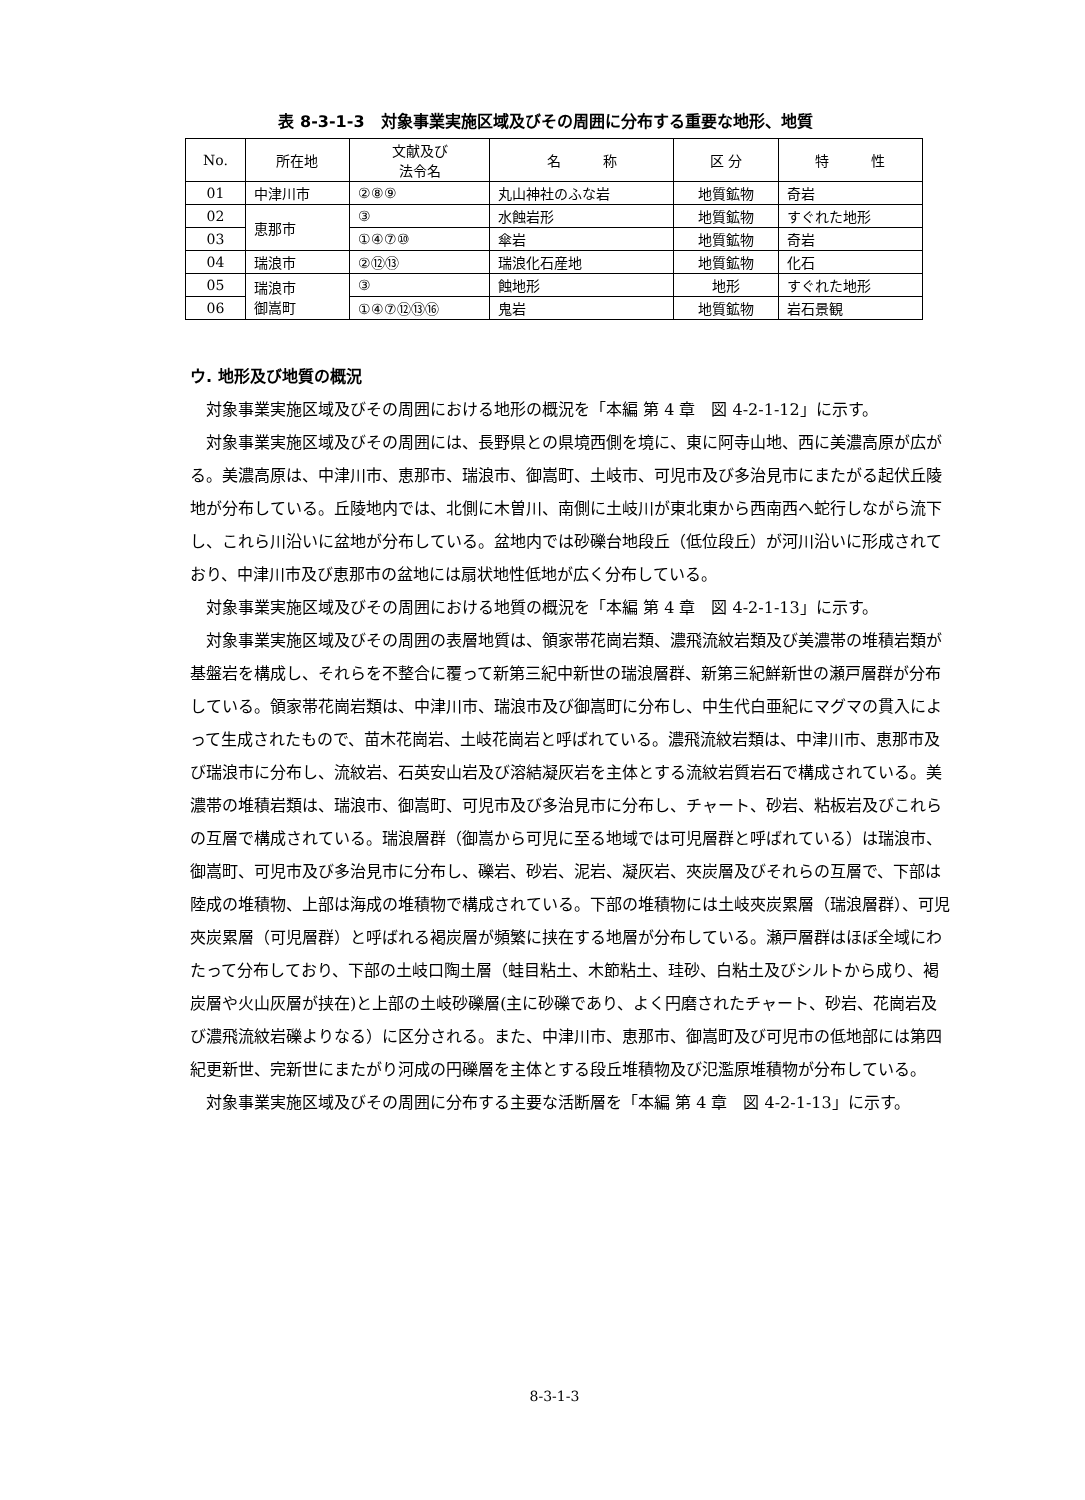表 8-3-1-3　対象事業実施区域及びその周囲に分布する重要な地形、地質
| No. | 所在地 | 文献及び 法令名 | 名 称 | 区 分 | 特 性 |
| --- | --- | --- | --- | --- | --- |
| 01 | 中津川市 | ②⑧⑨ | 丸山神社のふな岩 | 地質鉱物 | 奇岩 |
| 02 | 恵那市 | ③ | 水蝕岩形 | 地質鉱物 | すぐれた地形 |
| 03 | | ①④⑦⑩ | 傘岩 | 地質鉱物 | 奇岩 |
| 04 | 瑞浪市 | ②⑫⑬ | 瑞浪化石産地 | 地質鉱物 | 化石 |
| 05 | 瑞浪市 御嵩町 | ③ | 蝕地形 | 地形 | すぐれた地形 |
| 06 | | ①④⑦⑫⑬⑯ | 鬼岩 | 地質鉱物 | 岩石景観 |
ウ. 地形及び地質の概況
対象事業実施区域及びその周囲における地形の概況を「本編 第 4 章　図 4-2-1-12」に示す。
対象事業実施区域及びその周囲には、長野県との県境西側を境に、東に阿寺山地、西に美濃高原が広がる。美濃高原は、中津川市、恵那市、瑞浪市、御嵩町、土岐市、可児市及び多治見市にまたがる起伏丘陵地が分布している。丘陵地内では、北側に木曽川、南側に土岐川が東北東から西南西へ蛇行しながら流下し、これら川沿いに盆地が分布している。盆地内では砂礫台地段丘（低位段丘）が河川沿いに形成されており、中津川市及び恵那市の盆地には扇状地性低地が広く分布している。
対象事業実施区域及びその周囲における地質の概況を「本編 第 4 章　図 4-2-1-13」に示す。
対象事業実施区域及びその周囲の表層地質は、領家帯花崗岩類、濃飛流紋岩類及び美濃帯の堆積岩類が基盤岩を構成し、それらを不整合に覆って新第三紀中新世の瑞浪層群、新第三紀鮮新世の瀬戸層群が分布している。領家帯花崗岩類は、中津川市、瑞浪市及び御嵩町に分布し、中生代白亜紀にマグマの貫入によって生成されたもので、苗木花崗岩、土岐花崗岩と呼ばれている。濃飛流紋岩類は、中津川市、恵那市及び瑞浪市に分布し、流紋岩、石英安山岩及び溶結凝灰岩を主体とする流紋岩質岩石で構成されている。美濃帯の堆積岩類は、瑞浪市、御嵩町、可児市及び多治見市に分布し、チャート、砂岩、粘板岩及びこれらの互層で構成されている。瑞浪層群（御嵩から可児に至る地域では可児層群と呼ばれている）は瑞浪市、御嵩町、可児市及び多治見市に分布し、礫岩、砂岩、泥岩、凝灰岩、夾炭層及びそれらの互層で、下部は陸成の堆積物、上部は海成の堆積物で構成されている。下部の堆積物には土岐夾炭累層（瑞浪層群）、可児夾炭累層（可児層群）と呼ばれる褐炭層が頻繁に挟在する地層が分布している。瀬戸層群はほぼ全域にわたって分布しており、下部の土岐口陶土層（蛙目粘土、木節粘土、珪砂、白粘土及びシルトから成り、褐炭層や火山灰層が挟在)と上部の土岐砂礫層(主に砂礫であり、よく円磨されたチャート、砂岩、花崗岩及び濃飛流紋岩礫よりなる）に区分される。また、中津川市、恵那市、御嵩町及び可児市の低地部には第四紀更新世、完新世にまたがり河成の円礫層を主体とする段丘堆積物及び氾濫原堆積物が分布している。
対象事業実施区域及びその周囲に分布する主要な活断層を「本編 第 4 章　図 4-2-1-13」に示す。
8-3-1-3